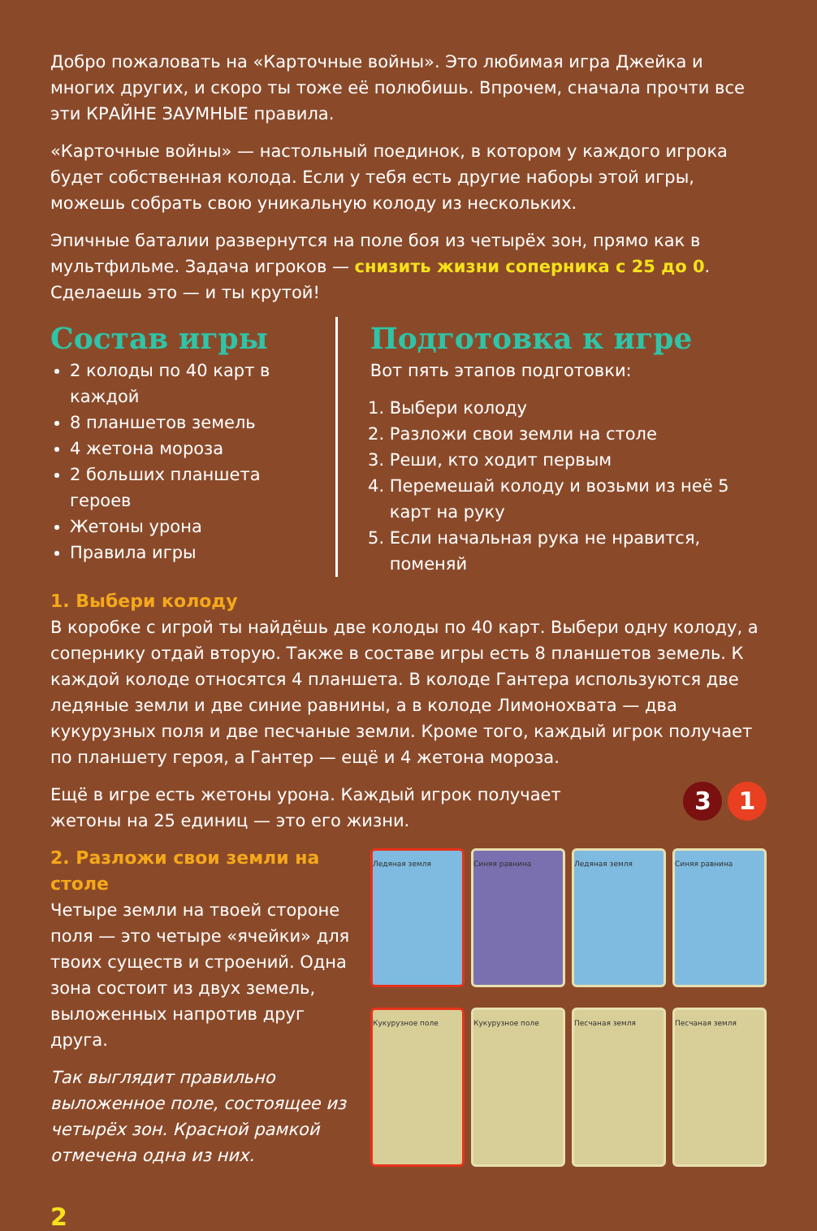Добро пожаловать на «Карточные войны». Это любимая игра Джейка и многих других, и скоро ты тоже её полюбишь. Впрочем, сначала прочти все эти КРАЙНЕ ЗАУМНЫЕ правила.
«Карточные войны» — настольный поединок, в котором у каждого игрока будет собственная колода. Если у тебя есть другие наборы этой игры, можешь собрать свою уникальную колоду из нескольких.
Эпичные баталии развернутся на поле боя из четырёх зон, прямо как в мультфильме. Задача игроков — снизить жизни соперника с 25 до 0. Сделаешь это — и ты крутой!
Состав игры
2 колоды по 40 карт в каждой
8 планшетов земель
4 жетона мороза
2 больших планшета героев
Жетоны урона
Правила игры
Подготовка к игре
Вот пять этапов подготовки:
1. Выбери колоду
2. Разложи свои земли на столе
3. Реши, кто ходит первым
4. Перемешай колоду и возьми из неё 5 карт на руку
5. Если начальная рука не нравится, поменяй
1. Выбери колоду
В коробке с игрой ты найдёшь две колоды по 40 карт. Выбери одну колоду, а сопернику отдай вторую. Также в составе игры есть 8 планшетов земель. К каждой колоде относятся 4 планшета. В колоде Гантера используются две ледяные земли и две синие равнины, а в колоде Лимонохвата — два кукурузных поля и две песчаные земли. Кроме того, каждый игрок получает по планшету героя, а Гантер — ещё и 4 жетона мороза.
Ещё в игре есть жетоны урона. Каждый игрок получает жетоны на 25 единиц — это его жизни.
3 1
2. Разложи свои земли на столе
Четыре земли на твоей стороне поля — это четыре «ячейки» для твоих существ и строений. Одна зона состоит из двух земель, выложенных напротив друг друга.
Так выглядит правильно выложенное поле, состоящее из четырёх зон. Красной рамкой отмечена одна из них.
Ледяная земля
Синяя равнина
Ледяная земля
Синяя равнина
Кукурузное поле
Кукурузное поле
Песчаная земля
Песчаная земля
2